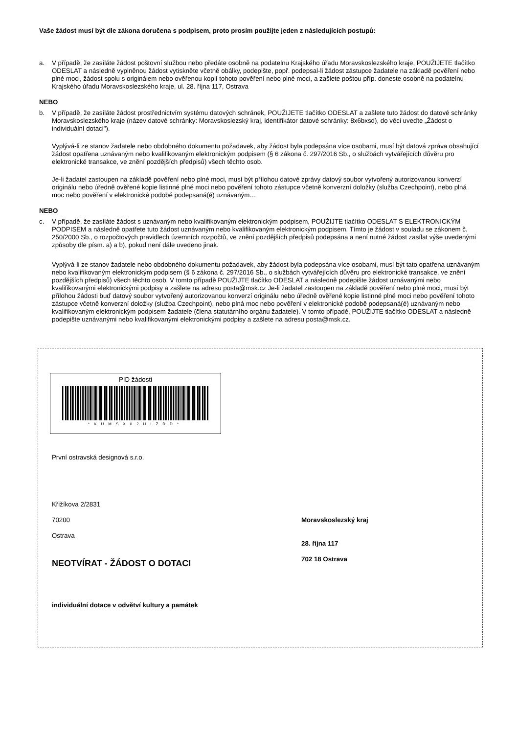Vaše žádost musí být dle zákona doručena s podpisem, proto prosím použijte jeden z následujících postupů:
a. V případě, že zasíláte žádost poštovní službou nebo předáte osobně na podatelnu Krajského úřadu Moravskoslezského kraje, POUŽIJETE tlačítko ODESLAT a následně vyplněnou žádost vytiskněte včetně obálky, podepište, popř. podepsal-li žádost zástupce žadatele na základě pověření nebo plné moci, žádost spolu s originálem nebo ověřenou kopií tohoto pověření nebo plné moci, a zašlete poštou příp. doneste osobně na podatelnu Krajského úřadu Moravskoslezského kraje, ul. 28. října 117, Ostrava
NEBO
b. V případě, že zasíláte žádost prostřednictvím systému datových schránek, POUŽIJETE tlačítko ODESLAT a zašlete tuto žádost do datové schránky Moravskoslezského kraje (název datové schránky: Moravskoslezský kraj, identifikátor datové schránky: 8x6bxsd), do věci uveďte „Žádost o individuální dotaci").
Vyplývá-li ze stanov žadatele nebo obdobného dokumentu požadavek, aby žádost byla podepsána více osobami, musí být datová zpráva obsahující žádost opatřena uznávaným nebo kvalifikovaným elektronickým podpisem (§ 6 zákona č. 297/2016 Sb., o službách vytvářejících důvěru pro elektronické transakce, ve znění pozdějších předpisů) všech těchto osob.
Je-li žadatel zastoupen na základě pověření nebo plné moci, musí být přílohou datové zprávy datový soubor vytvořený autorizovanou konverzí originálu nebo úředně ověřené kopie listinné plné moci nebo pověření tohoto zástupce včetně konverzní doložky (služba Czechpoint), nebo plná moc nebo pověření v elektronické podobě podepsaná(é) uznávaným…
NEBO
c. V případě, že zasíláte žádost s uznávaným nebo kvalifikovaným elektronickým podpisem, POUŽIJTE tlačítko ODESLAT S ELEKTRONICKÝM PODPISEM a následně opatřete tuto žádost uznávaným nebo kvalifikovaným elektronickým podpisem. Tímto je žádost v souladu se zákonem č. 250/2000 Sb., o rozpočtových pravidlech územních rozpočtů, ve znění pozdějších předpisů podepsána a není nutné žádost zasílat výše uvedenými způsoby dle písm. a) a b), pokud není dále uvedeno jinak.
Vyplývá-li ze stanov žadatele nebo obdobného dokumentu požadavek, aby žádost byla podepsána více osobami, musí být tato opatřena uznávaným nebo kvalifikovaným elektronickým podpisem (§ 6 zákona č. 297/2016 Sb., o službách vytvářejících důvěru pro elektronické transakce, ve znění pozdějších předpisů) všech těchto osob. V tomto případě POUŽIJTE tlačítko ODESLAT a následně podepište žádost uznávanými nebo kvalifikovanými elektronickými podpisy a zašlete na adresu posta@msk.cz Je-li žadatel zastoupen na základě pověření nebo plné moci, musí být přílohou žádosti buď datový soubor vytvořený autorizovanou konverzí originálu nebo úředně ověřené kopie listinné plné moci nebo pověření tohoto zástupce včetně konverzní doložky (služba Czechpoint), nebo plná moc nebo pověření v elektronické podobě podepsaná(é) uznávaným nebo kvalifikovaným elektronickým podpisem žadatele (člena statutárního orgánu žadatele). V tomto případě, POUŽIJTE tlačítko ODESLAT a následně podepište uznávanými nebo kvalifikovanými elektronickými podpisy a zašlete na adresu posta@msk.cz.
PID žádosti
*KUMSX02UIZRD*
První ostravská designová s.r.o.
Křižíkova 2/2831
70200
Ostrava
NEOTVÍRAT - ŽÁDOST O DOTACI
individuální dotace v odvětví kultury a památek
Moravskoslezský kraj
28. října 117
702 18 Ostrava